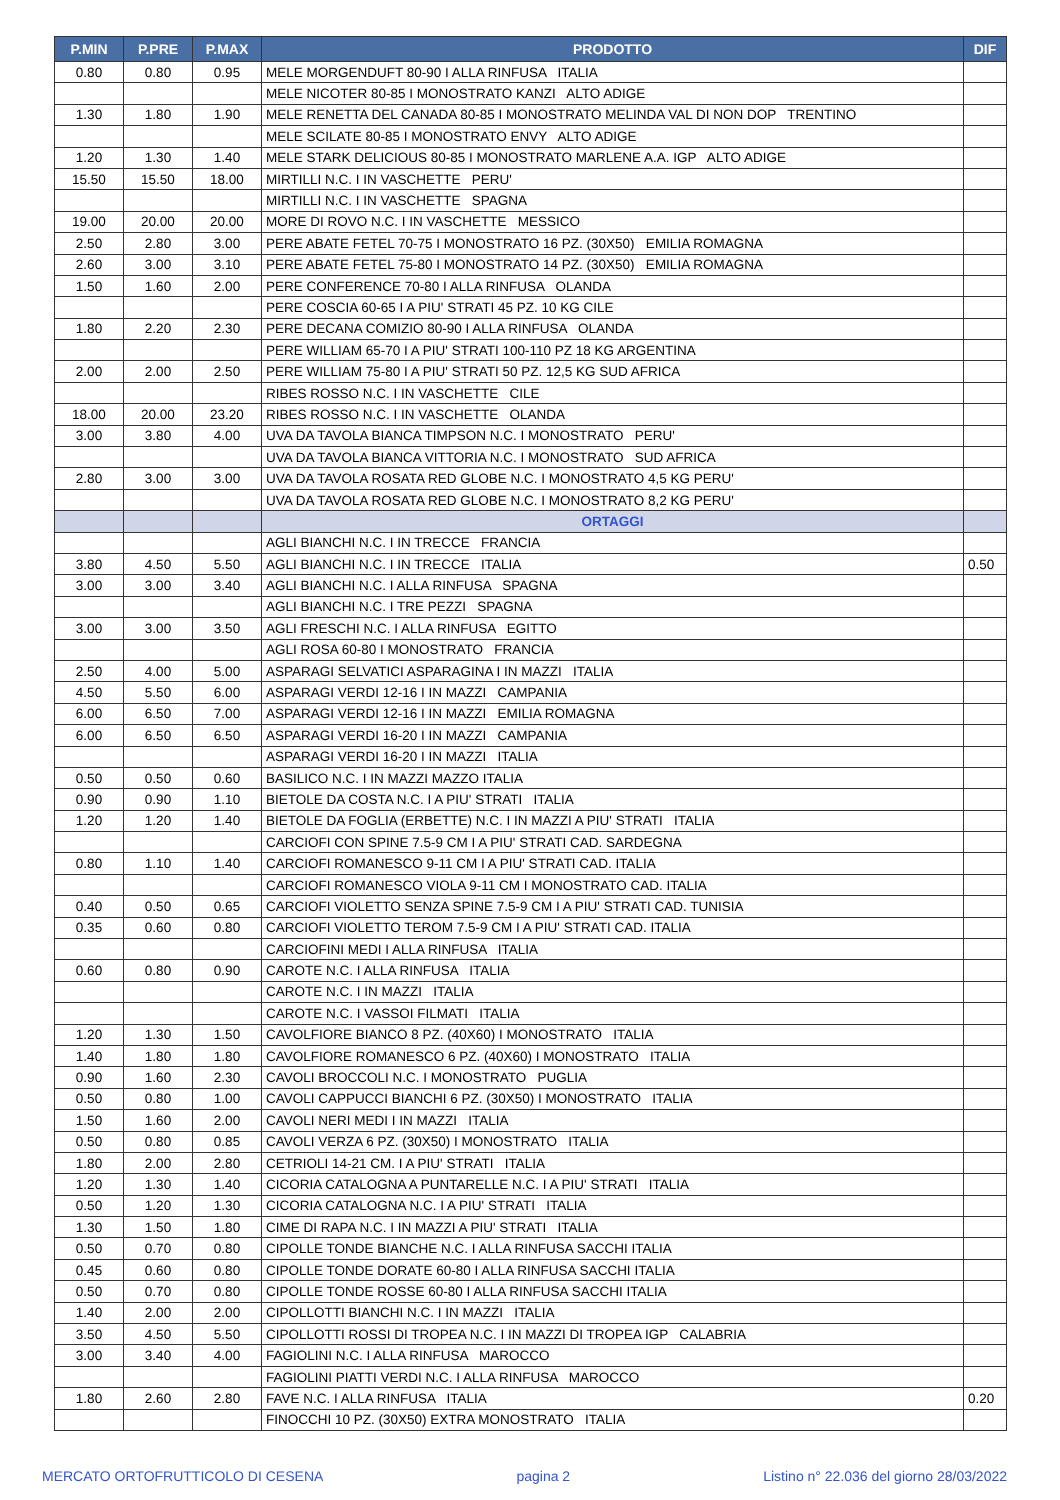| P.MIN | P.PRE | P.MAX | PRODOTTO | DIF |
| --- | --- | --- | --- | --- |
| 0.80 | 0.80 | 0.95 | MELE MORGENDUFT 80-90 I ALLA RINFUSA ITALIA | |
| | | | MELE NICOTER 80-85 I MONOSTRATO KANZI ALTO ADIGE | |
| 1.30 | 1.80 | 1.90 | MELE RENETTA DEL CANADA 80-85 I MONOSTRATO MELINDA VAL DI NON DOP TRENTINO | |
| | | | MELE SCILATE 80-85 I MONOSTRATO ENVY ALTO ADIGE | |
| 1.20 | 1.30 | 1.40 | MELE STARK DELICIOUS 80-85 I MONOSTRATO MARLENE A.A. IGP ALTO ADIGE | |
| 15.50 | 15.50 | 18.00 | MIRTILLI N.C. I IN VASCHETTE PERU' | |
| | | | MIRTILLI N.C. I IN VASCHETTE SPAGNA | |
| 19.00 | 20.00 | 20.00 | MORE DI ROVO N.C. I IN VASCHETTE MESSICO | |
| 2.50 | 2.80 | 3.00 | PERE ABATE FETEL 70-75 I MONOSTRATO 16 PZ. (30X50) EMILIA ROMAGNA | |
| 2.60 | 3.00 | 3.10 | PERE ABATE FETEL 75-80 I MONOSTRATO 14 PZ. (30X50) EMILIA ROMAGNA | |
| 1.50 | 1.60 | 2.00 | PERE CONFERENCE 70-80 I ALLA RINFUSA OLANDA | |
| | | | PERE COSCIA 60-65 I A PIU' STRATI 45 PZ. 10 KG CILE | |
| 1.80 | 2.20 | 2.30 | PERE DECANA COMIZIO 80-90 I ALLA RINFUSA OLANDA | |
| | | | PERE WILLIAM 65-70 I A PIU' STRATI 100-110 PZ 18 KG ARGENTINA | |
| 2.00 | 2.00 | 2.50 | PERE WILLIAM 75-80 I A PIU' STRATI 50 PZ. 12,5 KG SUD AFRICA | |
| | | | RIBES ROSSO N.C. I IN VASCHETTE CILE | |
| 18.00 | 20.00 | 23.20 | RIBES ROSSO N.C. I IN VASCHETTE OLANDA | |
| 3.00 | 3.80 | 4.00 | UVA DA TAVOLA BIANCA TIMPSON N.C. I MONOSTRATO PERU' | |
| | | | UVA DA TAVOLA BIANCA VITTORIA N.C. I MONOSTRATO SUD AFRICA | |
| 2.80 | 3.00 | 3.00 | UVA DA TAVOLA ROSATA RED GLOBE N.C. I MONOSTRATO 4,5 KG PERU' | |
| | | | UVA DA TAVOLA ROSATA RED GLOBE N.C. I MONOSTRATO 8,2 KG PERU' | |
| | | | ORTAGGI | |
| | | | AGLI BIANCHI N.C. I IN TRECCE FRANCIA | |
| 3.80 | 4.50 | 5.50 | AGLI BIANCHI N.C. I IN TRECCE ITALIA | 0.50 |
| 3.00 | 3.00 | 3.40 | AGLI BIANCHI N.C. I ALLA RINFUSA SPAGNA | |
| | | | AGLI BIANCHI N.C. I TRE PEZZI SPAGNA | |
| 3.00 | 3.00 | 3.50 | AGLI FRESCHI N.C. I ALLA RINFUSA EGITTO | |
| | | | AGLI ROSA 60-80 I MONOSTRATO FRANCIA | |
| 2.50 | 4.00 | 5.00 | ASPARAGI SELVATICI ASPARAGINA I IN MAZZI ITALIA | |
| 4.50 | 5.50 | 6.00 | ASPARAGI VERDI 12-16 I IN MAZZI CAMPANIA | |
| 6.00 | 6.50 | 7.00 | ASPARAGI VERDI 12-16 I IN MAZZI EMILIA ROMAGNA | |
| 6.00 | 6.50 | 6.50 | ASPARAGI VERDI 16-20 I IN MAZZI CAMPANIA | |
| | | | ASPARAGI VERDI 16-20 I IN MAZZI ITALIA | |
| 0.50 | 0.50 | 0.60 | BASILICO N.C. I IN MAZZI MAZZO ITALIA | |
| 0.90 | 0.90 | 1.10 | BIETOLE DA COSTA N.C. I A PIU' STRATI ITALIA | |
| 1.20 | 1.20 | 1.40 | BIETOLE DA FOGLIA (ERBETTE) N.C. I IN MAZZI A PIU' STRATI ITALIA | |
| | | | CARCIOFI CON SPINE 7.5-9 CM I A PIU' STRATI CAD. SARDEGNA | |
| 0.80 | 1.10 | 1.40 | CARCIOFI ROMANESCO 9-11 CM I A PIU' STRATI CAD. ITALIA | |
| | | | CARCIOFI ROMANESCO VIOLA 9-11 CM I MONOSTRATO CAD. ITALIA | |
| 0.40 | 0.50 | 0.65 | CARCIOFI VIOLETTO SENZA SPINE 7.5-9 CM I A PIU' STRATI CAD. TUNISIA | |
| 0.35 | 0.60 | 0.80 | CARCIOFI VIOLETTO TEROM 7.5-9 CM I A PIU' STRATI CAD. ITALIA | |
| | | | CARCIOFINI MEDI I ALLA RINFUSA ITALIA | |
| 0.60 | 0.80 | 0.90 | CAROTE N.C. I ALLA RINFUSA ITALIA | |
| | | | CAROTE N.C. I IN MAZZI ITALIA | |
| | | | CAROTE N.C. I VASSOI FILMATI ITALIA | |
| 1.20 | 1.30 | 1.50 | CAVOLFIORE BIANCO 8 PZ. (40X60) I MONOSTRATO ITALIA | |
| 1.40 | 1.80 | 1.80 | CAVOLFIORE ROMANESCO 6 PZ. (40X60) I MONOSTRATO ITALIA | |
| 0.90 | 1.60 | 2.30 | CAVOLI BROCCOLI N.C. I MONOSTRATO PUGLIA | |
| 0.50 | 0.80 | 1.00 | CAVOLI CAPPUCCI BIANCHI 6 PZ. (30X50) I MONOSTRATO ITALIA | |
| 1.50 | 1.60 | 2.00 | CAVOLI NERI MEDI I IN MAZZI ITALIA | |
| 0.50 | 0.80 | 0.85 | CAVOLI VERZA 6 PZ. (30X50) I MONOSTRATO ITALIA | |
| 1.80 | 2.00 | 2.80 | CETRIOLI 14-21 CM. I A PIU' STRATI ITALIA | |
| 1.20 | 1.30 | 1.40 | CICORIA CATALOGNA A PUNTARELLE N.C. I A PIU' STRATI ITALIA | |
| 0.50 | 1.20 | 1.30 | CICORIA CATALOGNA N.C. I A PIU' STRATI ITALIA | |
| 1.30 | 1.50 | 1.80 | CIME DI RAPA N.C. I IN MAZZI A PIU' STRATI ITALIA | |
| 0.50 | 0.70 | 0.80 | CIPOLLE TONDE BIANCHE N.C. I ALLA RINFUSA SACCHI ITALIA | |
| 0.45 | 0.60 | 0.80 | CIPOLLE TONDE DORATE 60-80 I ALLA RINFUSA SACCHI ITALIA | |
| 0.50 | 0.70 | 0.80 | CIPOLLE TONDE ROSSE 60-80 I ALLA RINFUSA SACCHI ITALIA | |
| 1.40 | 2.00 | 2.00 | CIPOLLOTTI BIANCHI N.C. I IN MAZZI ITALIA | |
| 3.50 | 4.50 | 5.50 | CIPOLLOTTI ROSSI DI TROPEA N.C. I IN MAZZI DI TROPEA IGP CALABRIA | |
| 3.00 | 3.40 | 4.00 | FAGIOLINI N.C. I ALLA RINFUSA MAROCCO | |
| | | | FAGIOLINI PIATTI VERDI N.C. I ALLA RINFUSA MAROCCO | |
| 1.80 | 2.60 | 2.80 | FAVE N.C. I ALLA RINFUSA ITALIA | 0.20 |
| | | | FINOCCHI 10 PZ. (30X50) EXTRA MONOSTRATO ITALIA | |
MERCATO ORTOFRUTTICOLO DI CESENA pagina 2 Listino n° 22.036 del giorno 28/03/2022